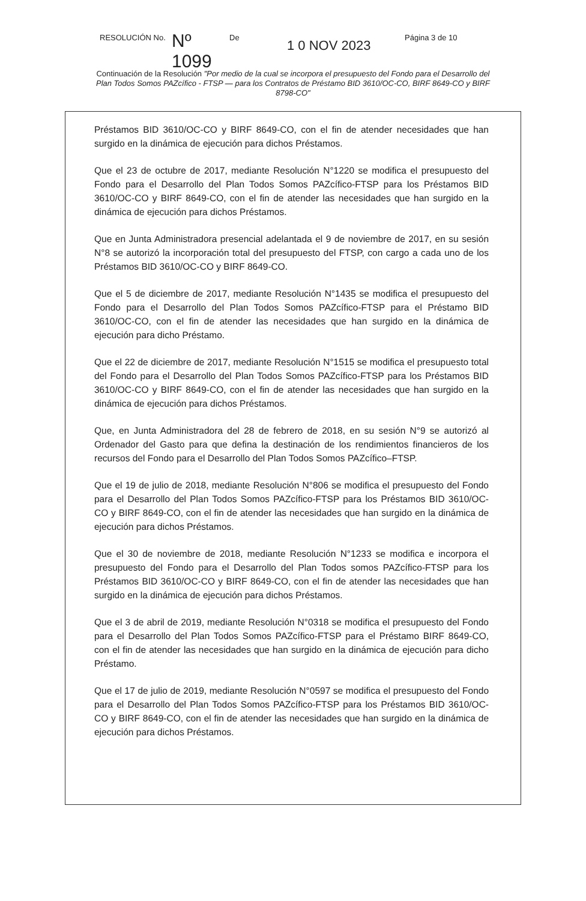RESOLUCIÓN No. Nº 1099 De 1 0 NOV 2023 Página 3 de 10
Continuación de la Resolución "Por medio de la cual se incorpora el presupuesto del Fondo para el Desarrollo del Plan Todos Somos PAZcífico - FTSP — para los Contratos de Préstamo BID 3610/OC-CO, BIRF 8649-CO y BIRF 8798-CO"
Préstamos BID 3610/OC-CO y BIRF 8649-CO, con el fin de atender necesidades que han surgido en la dinámica de ejecución para dichos Préstamos.
Que el 23 de octubre de 2017, mediante Resolución N°1220 se modifica el presupuesto del Fondo para el Desarrollo del Plan Todos Somos PAZcífico-FTSP para los Préstamos BID 3610/OC-CO y BIRF 8649-CO, con el fin de atender las necesidades que han surgido en la dinámica de ejecución para dichos Préstamos.
Que en Junta Administradora presencial adelantada el 9 de noviembre de 2017, en su sesión N°8 se autorizó la incorporación total del presupuesto del FTSP, con cargo a cada uno de los Préstamos BID 3610/OC-CO y BIRF 8649-CO.
Que el 5 de diciembre de 2017, mediante Resolución N°1435 se modifica el presupuesto del Fondo para el Desarrollo del Plan Todos Somos PAZcífico-FTSP para el Préstamo BID 3610/OC-CO, con el fin de atender las necesidades que han surgido en la dinámica de ejecución para dicho Préstamo.
Que el 22 de diciembre de 2017, mediante Resolución N°1515 se modifica el presupuesto total del Fondo para el Desarrollo del Plan Todos Somos PAZcífico-FTSP para los Préstamos BID 3610/OC-CO y BIRF 8649-CO, con el fin de atender las necesidades que han surgido en la dinámica de ejecución para dichos Préstamos.
Que, en Junta Administradora del 28 de febrero de 2018, en su sesión N°9 se autorizó al Ordenador del Gasto para que defina la destinación de los rendimientos financieros de los recursos del Fondo para el Desarrollo del Plan Todos Somos PAZcífico–FTSP.
Que el 19 de julio de 2018, mediante Resolución N°806 se modifica el presupuesto del Fondo para el Desarrollo del Plan Todos Somos PAZcífico-FTSP para los Préstamos BID 3610/OC-CO y BIRF 8649-CO, con el fin de atender las necesidades que han surgido en la dinámica de ejecución para dichos Préstamos.
Que el 30 de noviembre de 2018, mediante Resolución N°1233 se modifica e incorpora el presupuesto del Fondo para el Desarrollo del Plan Todos somos PAZcífico-FTSP para los Préstamos BID 3610/OC-CO y BIRF 8649-CO, con el fin de atender las necesidades que han surgido en la dinámica de ejecución para dichos Préstamos.
Que el 3 de abril de 2019, mediante Resolución N°0318 se modifica el presupuesto del Fondo para el Desarrollo del Plan Todos Somos PAZcífico-FTSP para el Préstamo BIRF 8649-CO, con el fin de atender las necesidades que han surgido en la dinámica de ejecución para dicho Préstamo.
Que el 17 de julio de 2019, mediante Resolución N°0597 se modifica el presupuesto del Fondo para el Desarrollo del Plan Todos Somos PAZcífico-FTSP para los Préstamos BID 3610/OC-CO y BIRF 8649-CO, con el fin de atender las necesidades que han surgido en la dinámica de ejecución para dichos Préstamos.